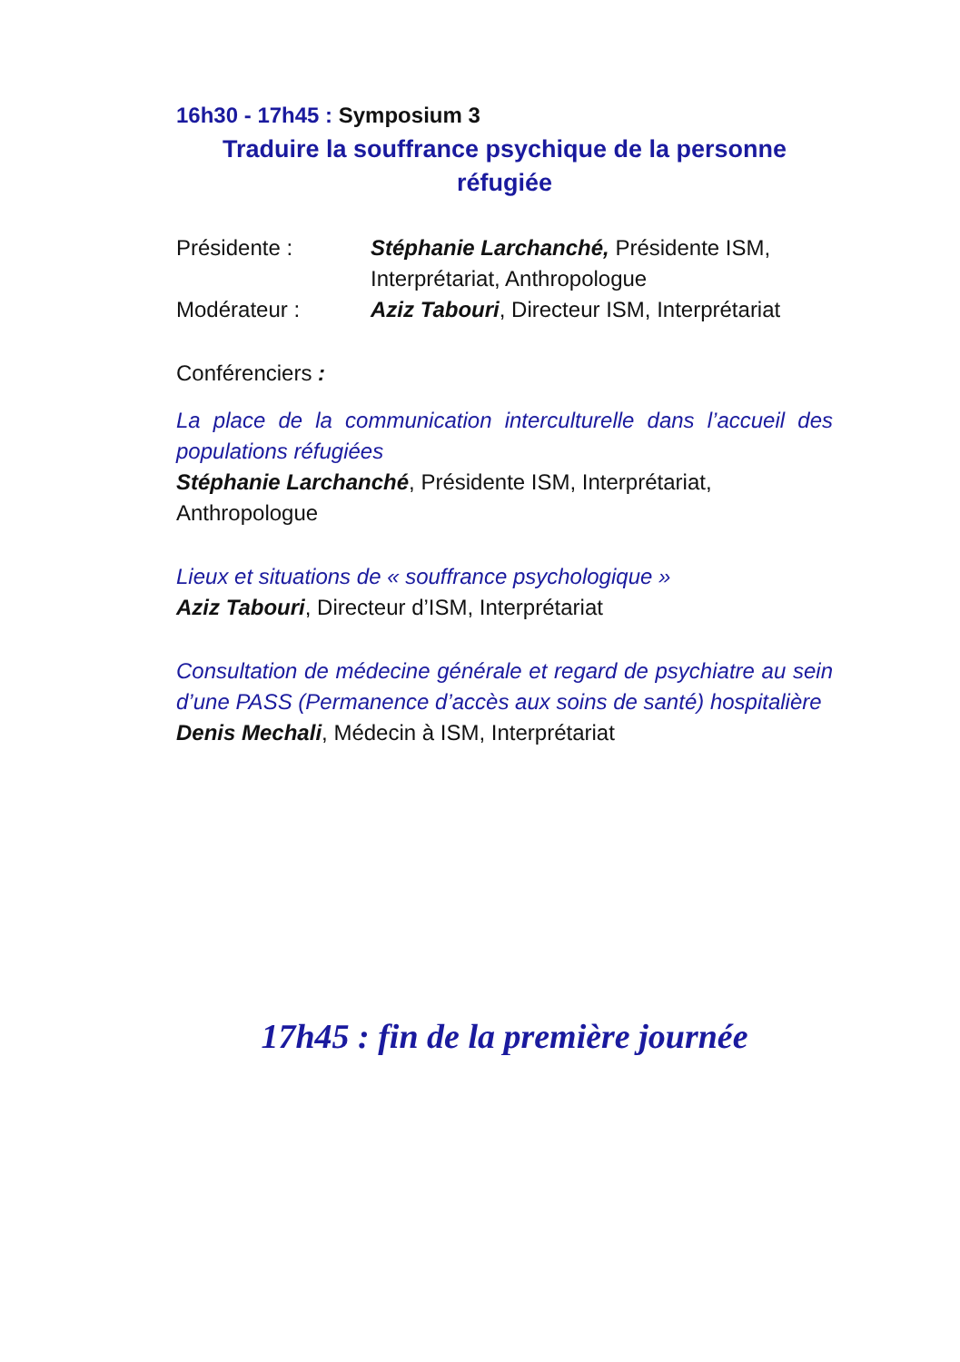16h30 - 17h45 : Symposium 3
Traduire la souffrance psychique de la personne
réfugiée
Présidente : Stéphanie Larchanché, Présidente ISM, Interprétariat, Anthropologue
Modérateur : Aziz Tabouri, Directeur ISM, Interprétariat
Conférenciers :
La place de la communication interculturelle dans l’accueil des populations réfugiées
Stéphanie Larchanché, Présidente ISM, Interprétariat, Anthropologue
Lieux et situations de « souffrance psychologique »
Aziz Tabouri, Directeur d’ISM, Interprétariat
Consultation de médecine générale et regard de psychiatre au sein d’une PASS (Permanence d’accès aux soins de santé) hospitalière
Denis Mechali, Médecin à ISM, Interprétariat
17h45 : fin de la première journée